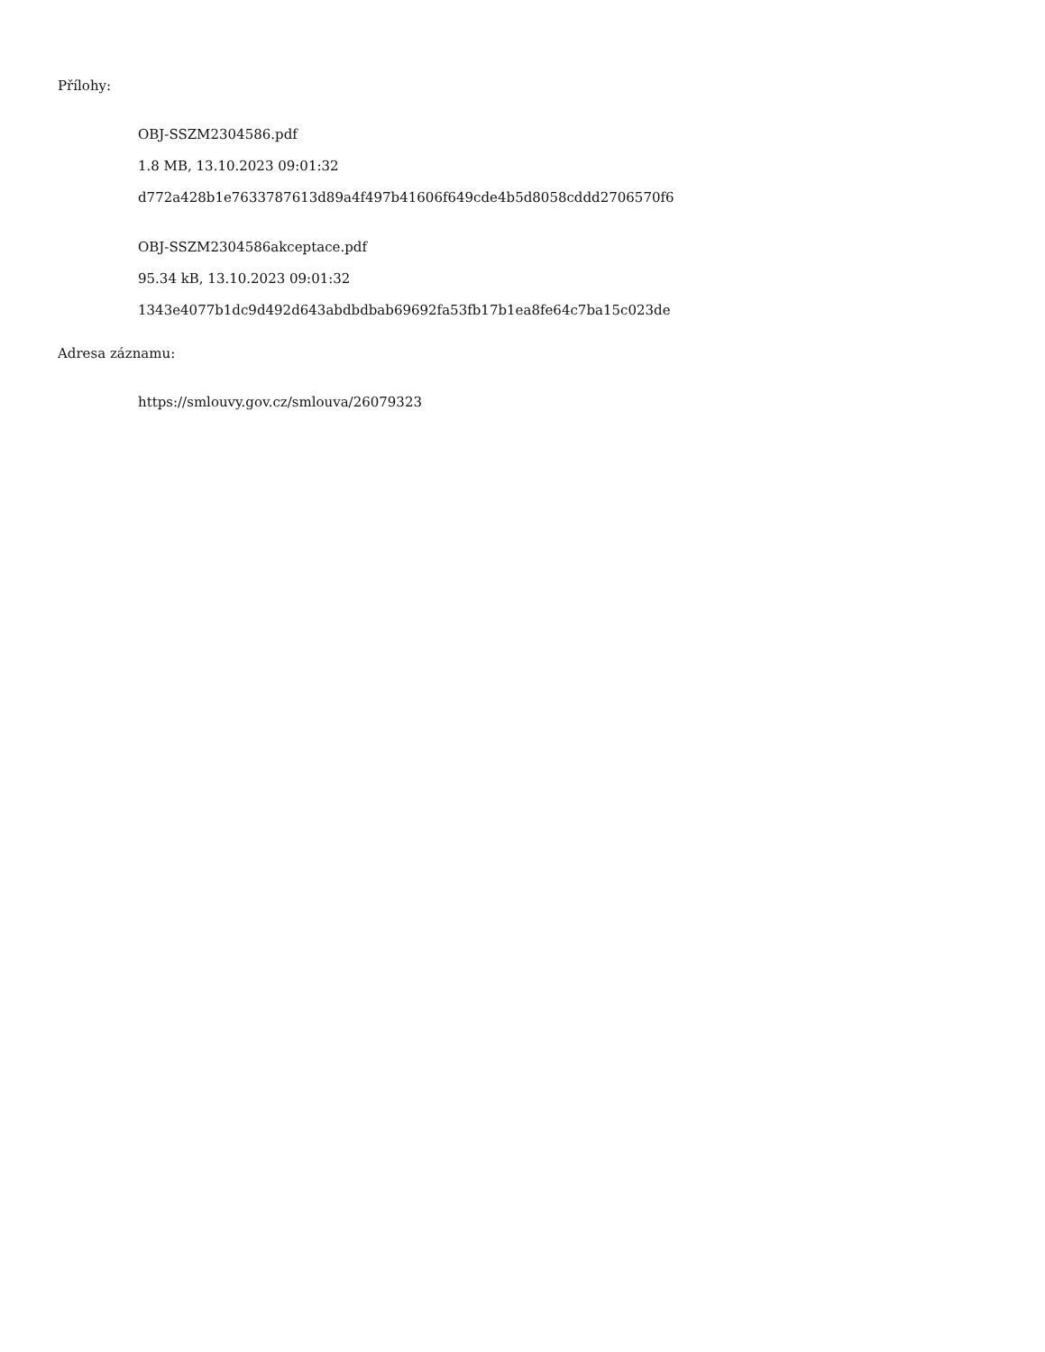Přílohy:
OBJ-SSZM2304586.pdf
1.8 MB, 13.10.2023 09:01:32
d772a428b1e7633787613d89a4f497b41606f649cde4b5d8058cddd2706570f6
OBJ-SSZM2304586akceptace.pdf
95.34 kB, 13.10.2023 09:01:32
1343e4077b1dc9d492d643abdbdbab69692fa53fb17b1ea8fe64c7ba15c023de
Adresa záznamu:
https://smlouvy.gov.cz/smlouva/26079323